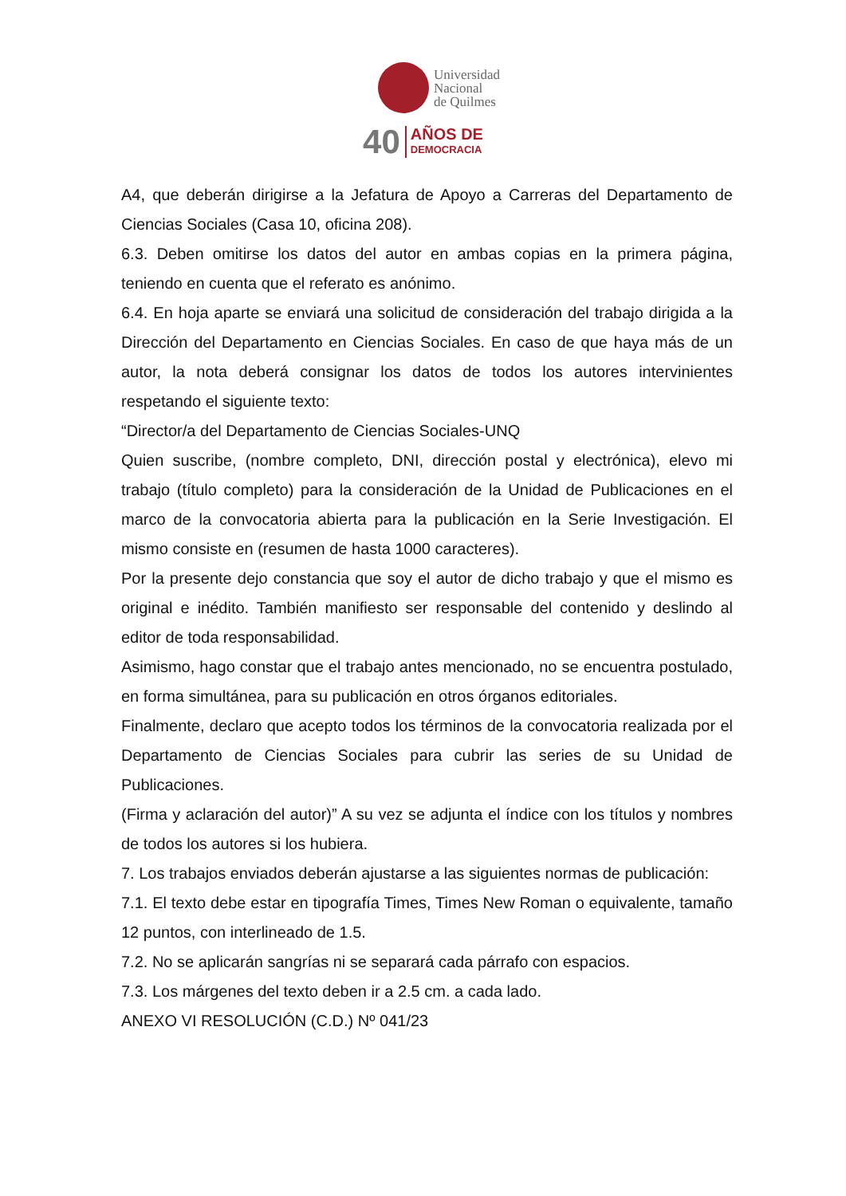Universidad
Nacional
de Quilmes
40 AÑOS DE
DEMOCRACIA
A4, que deberán dirigirse a la Jefatura de Apoyo a Carreras del Departamento de Ciencias Sociales (Casa 10, oficina 208).
6.3. Deben omitirse los datos del autor en ambas copias en la primera página, teniendo en cuenta que el referato es anónimo.
6.4. En hoja aparte se enviará una solicitud de consideración del trabajo dirigida a la Dirección del Departamento en Ciencias Sociales. En caso de que haya más de un autor, la nota deberá consignar los datos de todos los autores intervinientes respetando el siguiente texto:
“Director/a del Departamento de Ciencias Sociales-UNQ
Quien suscribe, (nombre completo, DNI, dirección postal y electrónica), elevo mi trabajo (título completo) para la consideración de la Unidad de Publicaciones en el marco de la convocatoria abierta para la publicación en la Serie Investigación. El mismo consiste en (resumen de hasta 1000 caracteres).
Por la presente dejo constancia que soy el autor de dicho trabajo y que el mismo es original e inédito. También manifiesto ser responsable del contenido y deslindo al editor de toda responsabilidad.
Asimismo, hago constar que el trabajo antes mencionado, no se encuentra postulado, en forma simultánea, para su publicación en otros órganos editoriales.
Finalmente, declaro que acepto todos los términos de la convocatoria realizada por el Departamento de Ciencias Sociales para cubrir las series de su Unidad de Publicaciones.
(Firma y aclaración del autor)” A su vez se adjunta el índice con los títulos y nombres de todos los autores si los hubiera.
7. Los trabajos enviados deberán ajustarse a las siguientes normas de publicación:
7.1. El texto debe estar en tipografía Times, Times New Roman o equivalente, tamaño 12 puntos, con interlineado de 1.5.
7.2. No se aplicarán sangrías ni se separará cada párrafo con espacios.
7.3. Los márgenes del texto deben ir a 2.5 cm. a cada lado.
ANEXO VI RESOLUCIÓN (C.D.) Nº 041/23